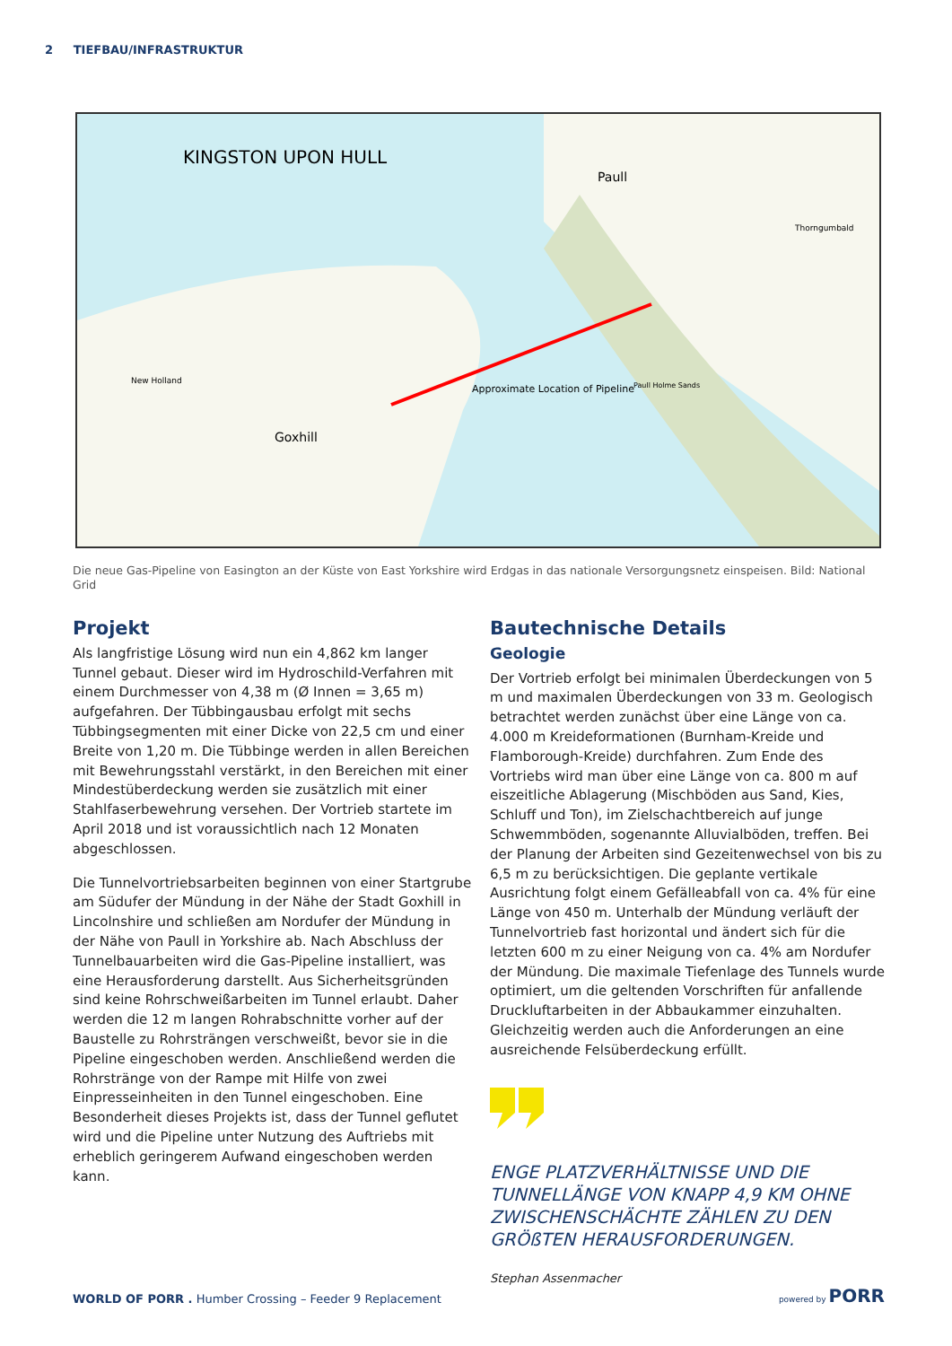2 TIEFBAU/INFRASTRUKTUR
KINGSTON UPON HULL
Paull
Goxhill
New Holland
Thorngumbald
Approximate Location of Pipeline
Paull Holme Sands
Die neue Gas-Pipeline von Easington an der Küste von East Yorkshire wird Erdgas in das nationale Versorgungsnetz einspeisen. Bild: National Grid
Projekt
Als langfristige Lösung wird nun ein 4,862 km langer Tunnel gebaut. Dieser wird im Hydroschild-Verfahren mit einem Durchmesser von 4,38 m (Ø Innen = 3,65 m) aufgefahren. Der Tübbingausbau erfolgt mit sechs Tübbingsegmenten mit einer Dicke von 22,5 cm und einer Breite von 1,20 m. Die Tübbinge werden in allen Bereichen mit Bewehrungsstahl verstärkt, in den Bereichen mit einer Mindestüberdeckung werden sie zusätzlich mit einer Stahlfaserbewehrung versehen. Der Vortrieb startete im April 2018 und ist voraussichtlich nach 12 Monaten abgeschlossen.
Die Tunnelvortriebsarbeiten beginnen von einer Startgrube am Südufer der Mündung in der Nähe der Stadt Goxhill in Lincolnshire und schließen am Nordufer der Mündung in der Nähe von Paull in Yorkshire ab. Nach Abschluss der Tunnelbauarbeiten wird die Gas-Pipeline installiert, was eine Herausforderung darstellt. Aus Sicherheitsgründen sind keine Rohrschweißarbeiten im Tunnel erlaubt. Daher werden die 12 m langen Rohrabschnitte vorher auf der Baustelle zu Rohrsträngen verschweißt, bevor sie in die Pipeline eingeschoben werden. Anschließend werden die Rohrstränge von der Rampe mit Hilfe von zwei Einpresseinheiten in den Tunnel eingeschoben. Eine Besonderheit dieses Projekts ist, dass der Tunnel geflutet wird und die Pipeline unter Nutzung des Auftriebs mit erheblich geringerem Aufwand eingeschoben werden kann.
Bautechnische Details
Geologie
Der Vortrieb erfolgt bei minimalen Überdeckungen von 5 m und maximalen Überdeckungen von 33 m. Geologisch betrachtet werden zunächst über eine Länge von ca. 4.000 m Kreideformationen (Burnham-Kreide und Flamborough-Kreide) durchfahren. Zum Ende des Vortriebs wird man über eine Länge von ca. 800 m auf eiszeitliche Ablagerung (Mischböden aus Sand, Kies, Schluff und Ton), im Zielschachtbereich auf junge Schwemmböden, sogenannte Alluvialböden, treffen. Bei der Planung der Arbeiten sind Gezeitenwechsel von bis zu 6,5 m zu berücksichtigen. Die geplante vertikale Ausrichtung folgt einem Gefälleabfall von ca. 4% für eine Länge von 450 m. Unterhalb der Mündung verläuft der Tunnelvortrieb fast horizontal und ändert sich für die letzten 600 m zu einer Neigung von ca. 4% am Nordufer der Mündung. Die maximale Tiefenlage des Tunnels wurde optimiert, um die geltenden Vorschriften für anfallende Druckluftarbeiten in der Abbaukammer einzuhalten. Gleichzeitig werden auch die Anforderungen an eine ausreichende Felsüberdeckung erfüllt.
ENGE PLATZVERHÄLTNISSE UND DIE TUNNELLÄNGE VON KNAPP 4,9 KM OHNE ZWISCHENSCHÄCHTE ZÄHLEN ZU DEN GRÖßTEN HERAUSFORDERUNGEN.
Stephan Assenmacher
WORLD OF PORR . Humber Crossing – Feeder 9 Replacement
powered by PORR